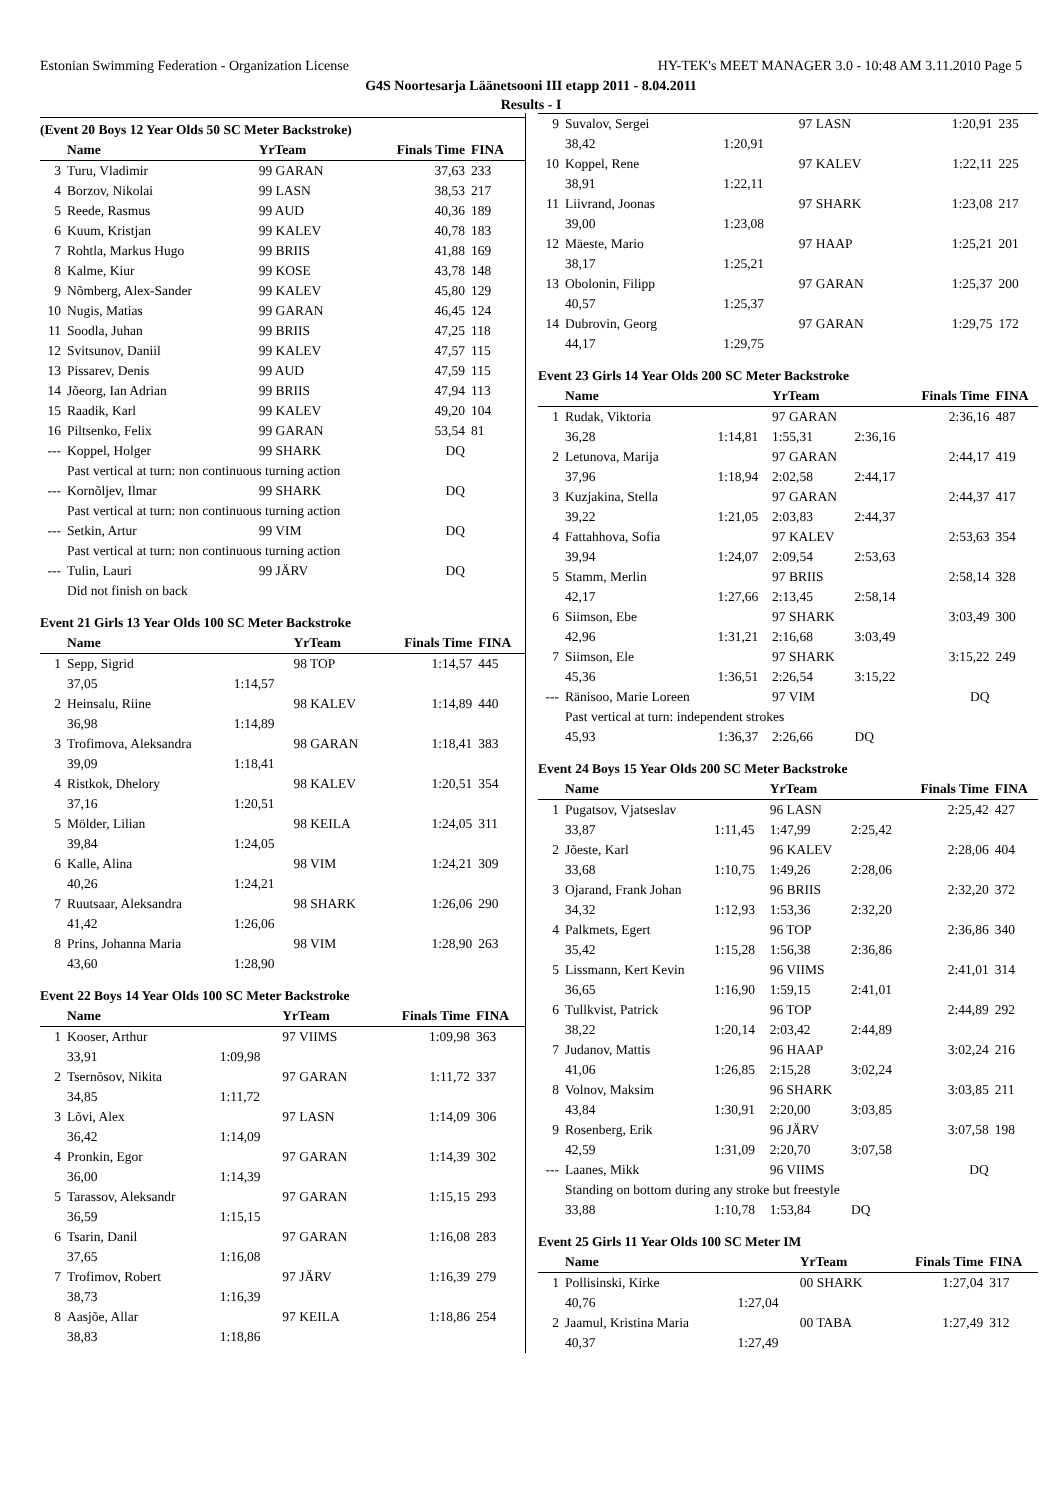Estonian Swimming Federation - Organization License HY-TEK's MEET MANAGER 3.0 - 10:48 AM 3.11.2010 Page 5
G4S Noortesarja Läänetsooni III etapp 2011 - 8.04.2011
Results - I
(Event 20 Boys 12 Year Olds 50 SC Meter Backstroke)
| | Name | YrTeam | Finals Time | FINA |
| --- | --- | --- | --- | --- |
| 3 | Turu, Vladimir | 99 GARAN | 37,63 | 233 |
| 4 | Borzov, Nikolai | 99 LASN | 38,53 | 217 |
| 5 | Reede, Rasmus | 99 AUD | 40,36 | 189 |
| 6 | Kuum, Kristjan | 99 KALEV | 40,78 | 183 |
| 7 | Rohtla, Markus Hugo | 99 BRIIS | 41,88 | 169 |
| 8 | Kalme, Kiur | 99 KOSE | 43,78 | 148 |
| 9 | Nõmberg, Alex-Sander | 99 KALEV | 45,80 | 129 |
| 10 | Nugis, Matias | 99 GARAN | 46,45 | 124 |
| 11 | Soodla, Juhan | 99 BRIIS | 47,25 | 118 |
| 12 | Svitsunov, Daniil | 99 KALEV | 47,57 | 115 |
| 13 | Pissarev, Denis | 99 AUD | 47,59 | 115 |
| 14 | Jõeorg, Ian Adrian | 99 BRIIS | 47,94 | 113 |
| 15 | Raadik, Karl | 99 KALEV | 49,20 | 104 |
| 16 | Piltsenko, Felix | 99 GARAN | 53,54 | 81 |
| --- | Koppel, Holger | 99 SHARK | DQ | |
| | Past vertical at turn: non continuous turning action | | | |
| --- | Kornõljev, Ilmar | 99 SHARK | DQ | |
| | Past vertical at turn: non continuous turning action | | | |
| --- | Setkin, Artur | 99 VIM | DQ | |
| | Past vertical at turn: non continuous turning action | | | |
| --- | Tulin, Lauri | 99 JÄRV | DQ | |
| | Did not finish on back | | | |
Event 21 Girls 13 Year Olds 100 SC Meter Backstroke
| | Name | | YrTeam | Finals Time | FINA |
| --- | --- | --- | --- | --- | --- |
| 1 | Sepp, Sigrid | | 98 TOP | 1:14,57 | 445 |
| | 37,05 | 1:14,57 | | | |
| 2 | Heinsalu, Riine | | 98 KALEV | 1:14,89 | 440 |
| | 36,98 | 1:14,89 | | | |
| 3 | Trofimova, Aleksandra | | 98 GARAN | 1:18,41 | 383 |
| | 39,09 | 1:18,41 | | | |
| 4 | Ristkok, Dhelory | | 98 KALEV | 1:20,51 | 354 |
| | 37,16 | 1:20,51 | | | |
| 5 | Mölder, Lilian | | 98 KEILA | 1:24,05 | 311 |
| | 39,84 | 1:24,05 | | | |
| 6 | Kalle, Alina | | 98 VIM | 1:24,21 | 309 |
| | 40,26 | 1:24,21 | | | |
| 7 | Ruutsaar, Aleksandra | | 98 SHARK | 1:26,06 | 290 |
| | 41,42 | 1:26,06 | | | |
| 8 | Prins, Johanna Maria | | 98 VIM | 1:28,90 | 263 |
| | 43,60 | 1:28,90 | | | |
Event 22 Boys 14 Year Olds 100 SC Meter Backstroke
| | Name | | YrTeam | Finals Time | FINA |
| --- | --- | --- | --- | --- | --- |
| 1 | Kooser, Arthur | | 97 VIIMS | 1:09,98 | 363 |
| | 33,91 | 1:09,98 | | | |
| 2 | Tsernõsov, Nikita | | 97 GARAN | 1:11,72 | 337 |
| | 34,85 | 1:11,72 | | | |
| 3 | Lõvi, Alex | | 97 LASN | 1:14,09 | 306 |
| | 36,42 | 1:14,09 | | | |
| 4 | Pronkin, Egor | | 97 GARAN | 1:14,39 | 302 |
| | 36,00 | 1:14,39 | | | |
| 5 | Tarassov, Aleksandr | | 97 GARAN | 1:15,15 | 293 |
| | 36,59 | 1:15,15 | | | |
| 6 | Tsarin, Danil | | 97 GARAN | 1:16,08 | 283 |
| | 37,65 | 1:16,08 | | | |
| 7 | Trofimov, Robert | | 97 JÄRV | 1:16,39 | 279 |
| | 38,73 | 1:16,39 | | | |
| 8 | Aasjõe, Allar | | 97 KEILA | 1:18,86 | 254 |
| | 38,83 | 1:18,86 | | | |
| 9 | Suvalov, Sergei | | 97 LASN | | 1:20,91 | 235 |
| | 38,42 | 1:20,91 | | | | |
| 10 | Koppel, Rene | | 97 KALEV | | 1:22,11 | 225 |
| | 38,91 | 1:22,11 | | | | |
| 11 | Liivrand, Joonas | | 97 SHARK | | 1:23,08 | 217 |
| | 39,00 | 1:23,08 | | | | |
| 12 | Mäeste, Mario | | 97 HAAP | | 1:25,21 | 201 |
| | 38,17 | 1:25,21 | | | | |
| 13 | Obolonin, Filipp | | 97 GARAN | | 1:25,37 | 200 |
| | 40,57 | 1:25,37 | | | | |
| 14 | Dubrovin, Georg | | 97 GARAN | | 1:29,75 | 172 |
| | 44,17 | 1:29,75 | | | | |
Event 23 Girls 14 Year Olds 200 SC Meter Backstroke
| | Name | | YrTeam | | Finals Time | FINA |
| --- | --- | --- | --- | --- | --- | --- |
| 1 | Rudak, Viktoria | | 97 GARAN | | 2:36,16 | 487 |
| | 36,28 | 1:14,81 | 1:55,31 | 2:36,16 | | |
| 2 | Letunova, Marija | | 97 GARAN | | 2:44,17 | 419 |
| | 37,96 | 1:18,94 | 2:02,58 | 2:44,17 | | |
| 3 | Kuzjakina, Stella | | 97 GARAN | | 2:44,37 | 417 |
| | 39,22 | 1:21,05 | 2:03,83 | 2:44,37 | | |
| 4 | Fattahhova, Sofia | | 97 KALEV | | 2:53,63 | 354 |
| | 39,94 | 1:24,07 | 2:09,54 | 2:53,63 | | |
| 5 | Stamm, Merlin | | 97 BRIIS | | 2:58,14 | 328 |
| | 42,17 | 1:27,66 | 2:13,45 | 2:58,14 | | |
| 6 | Siimson, Ebe | | 97 SHARK | | 3:03,49 | 300 |
| | 42,96 | 1:31,21 | 2:16,68 | 3:03,49 | | |
| 7 | Siimson, Ele | | 97 SHARK | | 3:15,22 | 249 |
| | 45,36 | 1:36,51 | 2:26,54 | 3:15,22 | | |
| --- | Ränisoo, Marie Loreen | | 97 VIM | | DQ | |
| | Past vertical at turn: independent strokes | | | | | |
| | 45,93 | 1:36,37 | 2:26,66 | DQ | | |
Event 24 Boys 15 Year Olds 200 SC Meter Backstroke
| | Name | | YrTeam | | Finals Time | FINA |
| --- | --- | --- | --- | --- | --- | --- |
| 1 | Pugatsov, Vjatseslav | | 96 LASN | | 2:25,42 | 427 |
| | 33,87 | 1:11,45 | 1:47,99 | 2:25,42 | | |
| 2 | Jõeste, Karl | | 96 KALEV | | 2:28,06 | 404 |
| | 33,68 | 1:10,75 | 1:49,26 | 2:28,06 | | |
| 3 | Ojarand, Frank Johan | | 96 BRIIS | | 2:32,20 | 372 |
| | 34,32 | 1:12,93 | 1:53,36 | 2:32,20 | | |
| 4 | Palkmets, Egert | | 96 TOP | | 2:36,86 | 340 |
| | 35,42 | 1:15,28 | 1:56,38 | 2:36,86 | | |
| 5 | Lissmann, Kert Kevin | | 96 VIIMS | | 2:41,01 | 314 |
| | 36,65 | 1:16,90 | 1:59,15 | 2:41,01 | | |
| 6 | Tullkvist, Patrick | | 96 TOP | | 2:44,89 | 292 |
| | 38,22 | 1:20,14 | 2:03,42 | 2:44,89 | | |
| 7 | Judanov, Mattis | | 96 HAAP | | 3:02,24 | 216 |
| | 41,06 | 1:26,85 | 2:15,28 | 3:02,24 | | |
| 8 | Volnov, Maksim | | 96 SHARK | | 3:03,85 | 211 |
| | 43,84 | 1:30,91 | 2:20,00 | 3:03,85 | | |
| 9 | Rosenberg, Erik | | 96 JÄRV | | 3:07,58 | 198 |
| | 42,59 | 1:31,09 | 2:20,70 | 3:07,58 | | |
| --- | Laanes, Mikk | | 96 VIIMS | | DQ | |
| | Standing on bottom during any stroke but freestyle | | | | | |
| | 33,88 | 1:10,78 | 1:53,84 | DQ | | |
Event 25 Girls 11 Year Olds 100 SC Meter IM
| | Name | | YrTeam | Finals Time | FINA |
| --- | --- | --- | --- | --- | --- |
| 1 | Pollisinski, Kirke | | 00 SHARK | 1:27,04 | 317 |
| | 40,76 | 1:27,04 | | | |
| 2 | Jaamul, Kristina Maria | | 00 TABA | 1:27,49 | 312 |
| | 40,37 | 1:27,49 | | | |